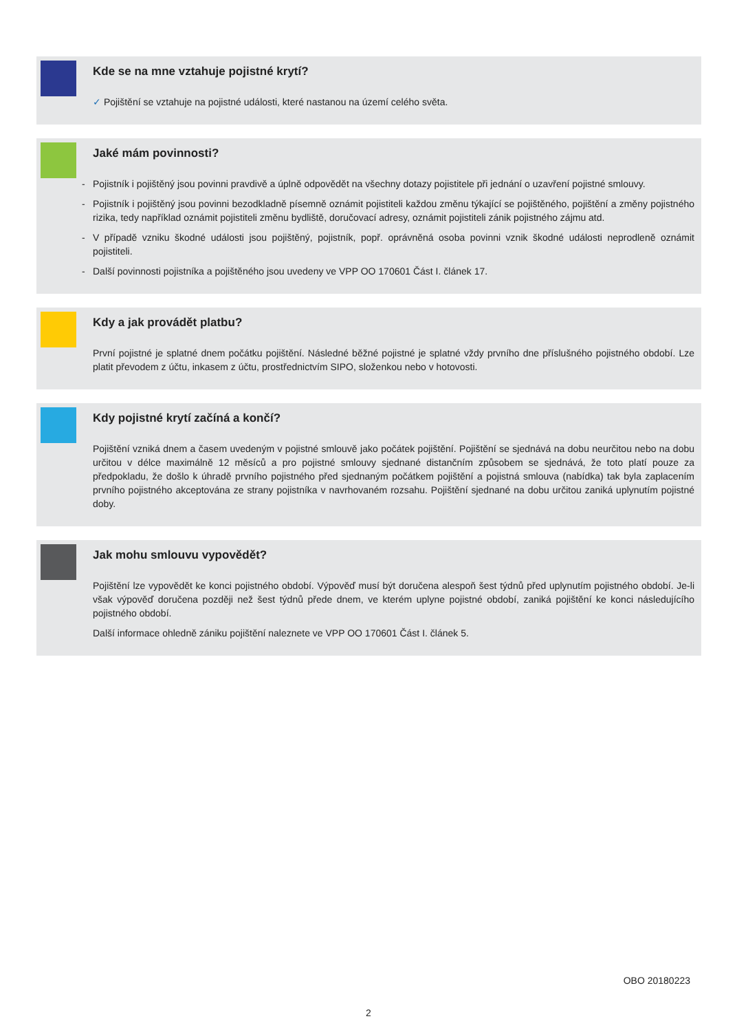Kde se na mne vztahuje pojistné krytí?
✓ Pojištění se vztahuje na pojistné události, které nastanou na území celého světa.
Jaké mám povinnosti?
- Pojistník i pojištěný jsou povinni pravdivě a úplně odpovědět na všechny dotazy pojistitele při jednání o uzavření pojistné smlouvy.
- Pojistník i pojištěný jsou povinni bezodkladně písemně oznámit pojistiteli každou změnu týkající se pojištěného, pojištění a změny pojistného rizika, tedy například oznámit pojistiteli změnu bydliště, doručovací adresy, oznámit pojistiteli zánik pojistného zájmu atd.
- V případě vzniku škodné události jsou pojištěný, pojistník, popř. oprávněná osoba povinni vznik škodné události neprodleně oznámit pojistiteli.
- Další povinnosti pojistníka a pojištěného jsou uvedeny ve VPP OO 170601 Část I. článek 17.
Kdy a jak provádět platbu?
První pojistné je splatné dnem počátku pojištění. Následné běžné pojistné je splatné vždy prvního dne příslušného pojistného období. Lze platit převodem z účtu, inkasem z účtu, prostřednictvím SIPO, složenkou nebo v hotovosti.
Kdy pojistné krytí začíná a končí?
Pojištění vzniká dnem a časem uvedeným v pojistné smlouvě jako počátek pojištění. Pojištění se sjednává na dobu neurčitou nebo na dobu určitou v délce maximálně 12 měsíců a pro pojistné smlouvy sjednané distančním způsobem se sjednává, že toto platí pouze za předpokladu, že došlo k úhradě prvního pojistného před sjednaným počátkem pojištění a pojistná smlouva (nabídka) tak byla zaplacením prvního pojistného akceptována ze strany pojistníka v navrhovaném rozsahu. Pojištění sjednané na dobu určitou zaniká uplynutím pojistné doby.
Jak mohu smlouvu vypovědět?
Pojištění lze vypovědět ke konci pojistného období. Výpověď musí být doručena alespoň šest týdnů před uplynutím pojistného období. Je-li však výpověď doručena později než šest týdnů přede dnem, ve kterém uplyne pojistné období, zaniká pojištění ke konci následujícího pojistného období.
Další informace ohledně zániku pojištění naleznete ve VPP OO 170601 Část I. článek 5.
OBO 20180223
2